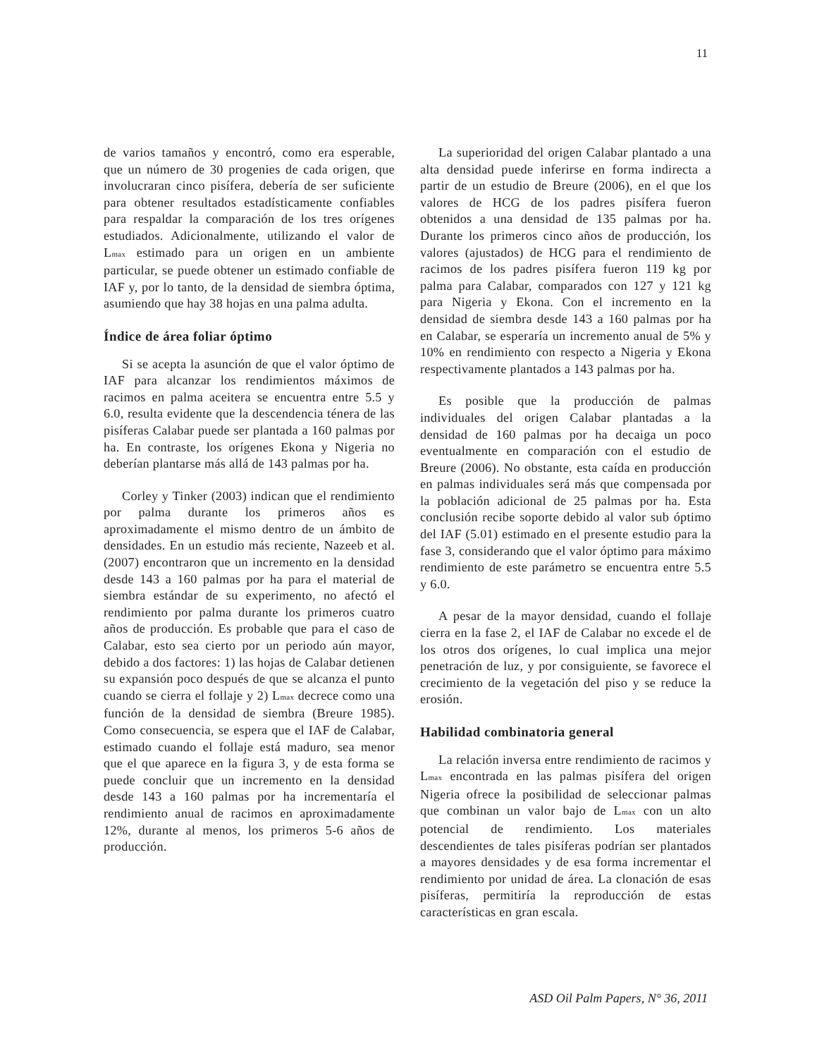11
de varios tamaños y encontró, como era esperable, que un número de 30 progenies de cada origen, que involucraran cinco pisífera, debería de ser suficiente para obtener resultados estadísticamente confiables para respaldar la comparación de los tres orígenes estudiados. Adicionalmente, utilizando el valor de L<sub>max</sub> estimado para un origen en un ambiente particular, se puede obtener un estimado confiable de IAF y, por lo tanto, de la densidad de siembra óptima, asumiendo que hay 38 hojas en una palma adulta.
Índice de área foliar óptimo
Si se acepta la asunción de que el valor óptimo de IAF para alcanzar los rendimientos máximos de racimos en palma aceitera se encuentra entre 5.5 y 6.0, resulta evidente que la descendencia ténera de las pisíferas Calabar puede ser plantada a 160 palmas por ha. En contraste, los orígenes Ekona y Nigeria no deberían plantarse más allá de 143 palmas por ha.
Corley y Tinker (2003) indican que el rendimiento por palma durante los primeros años es aproximadamente el mismo dentro de un ámbito de densidades. En un estudio más reciente, Nazeeb et al. (2007) encontraron que un incremento en la densidad desde 143 a 160 palmas por ha para el material de siembra estándar de su experimento, no afectó el rendimiento por palma durante los primeros cuatro años de producción. Es probable que para el caso de Calabar, esto sea cierto por un periodo aún mayor, debido a dos factores: 1) las hojas de Calabar detienen su expansión poco después de que se alcanza el punto cuando se cierra el follaje y 2) L<sub>max</sub> decrece como una función de la densidad de siembra (Breure 1985). Como consecuencia, se espera que el IAF de Calabar, estimado cuando el follaje está maduro, sea menor que el que aparece en la figura 3, y de esta forma se puede concluir que un incremento en la densidad desde 143 a 160 palmas por ha incrementaría el rendimiento anual de racimos en aproximadamente 12%, durante al menos, los primeros 5-6 años de producción.
La superioridad del origen Calabar plantado a una alta densidad puede inferirse en forma indirecta a partir de un estudio de Breure (2006), en el que los valores de HCG de los padres pisífera fueron obtenidos a una densidad de 135 palmas por ha. Durante los primeros cinco años de producción, los valores (ajustados) de HCG para el rendimiento de racimos de los padres pisífera fueron 119 kg por palma para Calabar, comparados con 127 y 121 kg para Nigeria y Ekona. Con el incremento en la densidad de siembra desde 143 a 160 palmas por ha en Calabar, se esperaría un incremento anual de 5% y 10% en rendimiento con respecto a Nigeria y Ekona respectivamente plantados a 143 palmas por ha.
Es posible que la producción de palmas individuales del origen Calabar plantadas a la densidad de 160 palmas por ha decaiga un poco eventualmente en comparación con el estudio de Breure (2006). No obstante, esta caída en producción en palmas individuales será más que compensada por la población adicional de 25 palmas por ha. Esta conclusión recibe soporte debido al valor sub óptimo del IAF (5.01) estimado en el presente estudio para la fase 3, considerando que el valor óptimo para máximo rendimiento de este parámetro se encuentra entre 5.5 y 6.0.
A pesar de la mayor densidad, cuando el follaje cierra en la fase 2, el IAF de Calabar no excede el de los otros dos orígenes, lo cual implica una mejor penetración de luz, y por consiguiente, se favorece el crecimiento de la vegetación del piso y se reduce la erosión.
Habilidad combinatoria general
La relación inversa entre rendimiento de racimos y L<sub>max</sub> encontrada en las palmas pisífera del origen Nigeria ofrece la posibilidad de seleccionar palmas que combinan un valor bajo de L<sub>max</sub> con un alto potencial de rendimiento. Los materiales descendientes de tales pisíferas podrían ser plantados a mayores densidades y de esa forma incrementar el rendimiento por unidad de área. La clonación de esas pisíferas, permitiría la reproducción de estas características en gran escala.
ASD Oil Palm Papers, N° 36, 2011